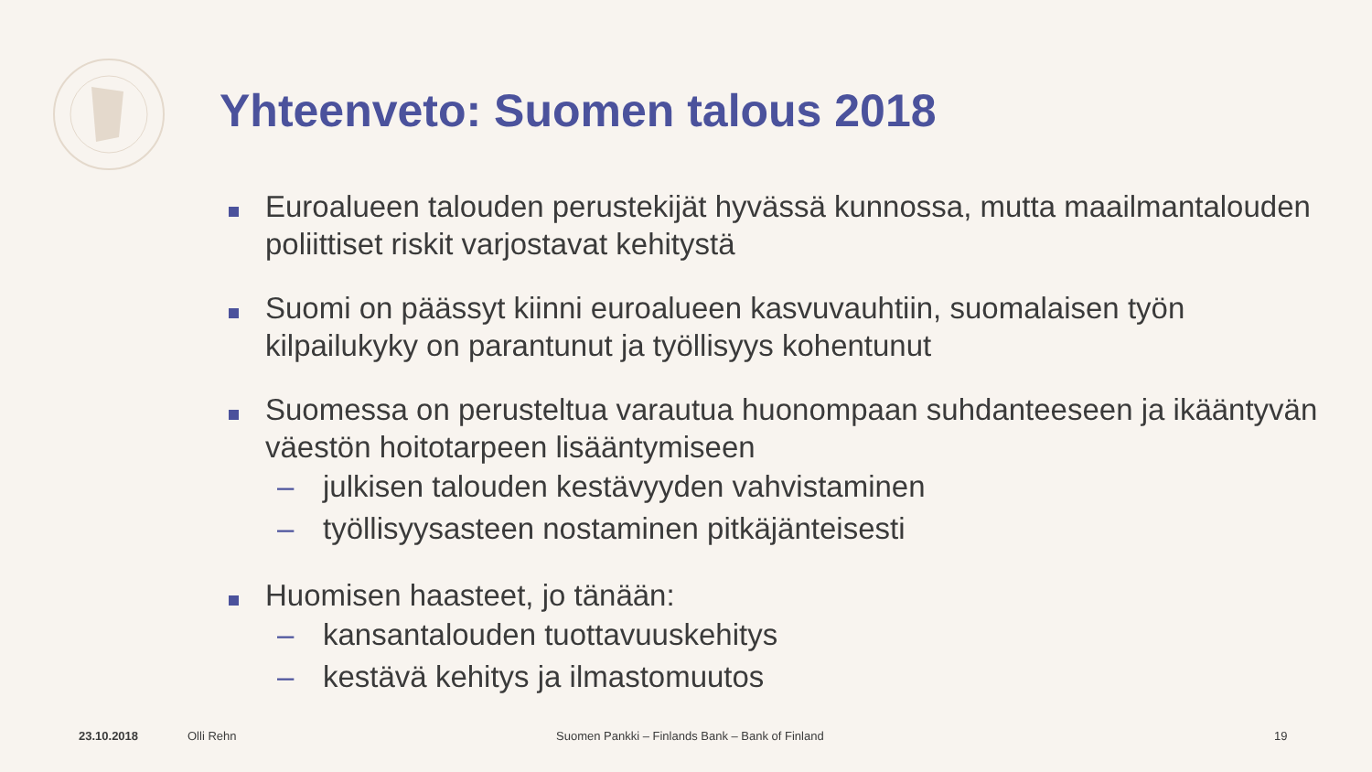Yhteenveto: Suomen talous 2018
Euroalueen talouden perustekijät hyvässä kunnossa, mutta maailmantalouden poliittiset riskit varjostavat kehitystä
Suomi on päässyt kiinni euroalueen kasvuvauhtiin, suomalaisen työn kilpailukyky on parantunut ja työllisyys kohentunut
Suomessa on perusteltua varautua huonompaan suhdanteeseen ja ikääntyvän väestön hoitotarpeen lisääntymiseen
– julkisen talouden kestävyyden vahvistaminen
– työllisyysasteen nostaminen pitkäjänteisesti
Huomisen haasteet, jo tänään:
– kansantalouden tuottavuuskehitys
– kestävä kehitys ja ilmastomuutos
23.10.2018 Olli Rehn
Suomen Pankki – Finlands Bank – Bank of Finland
19